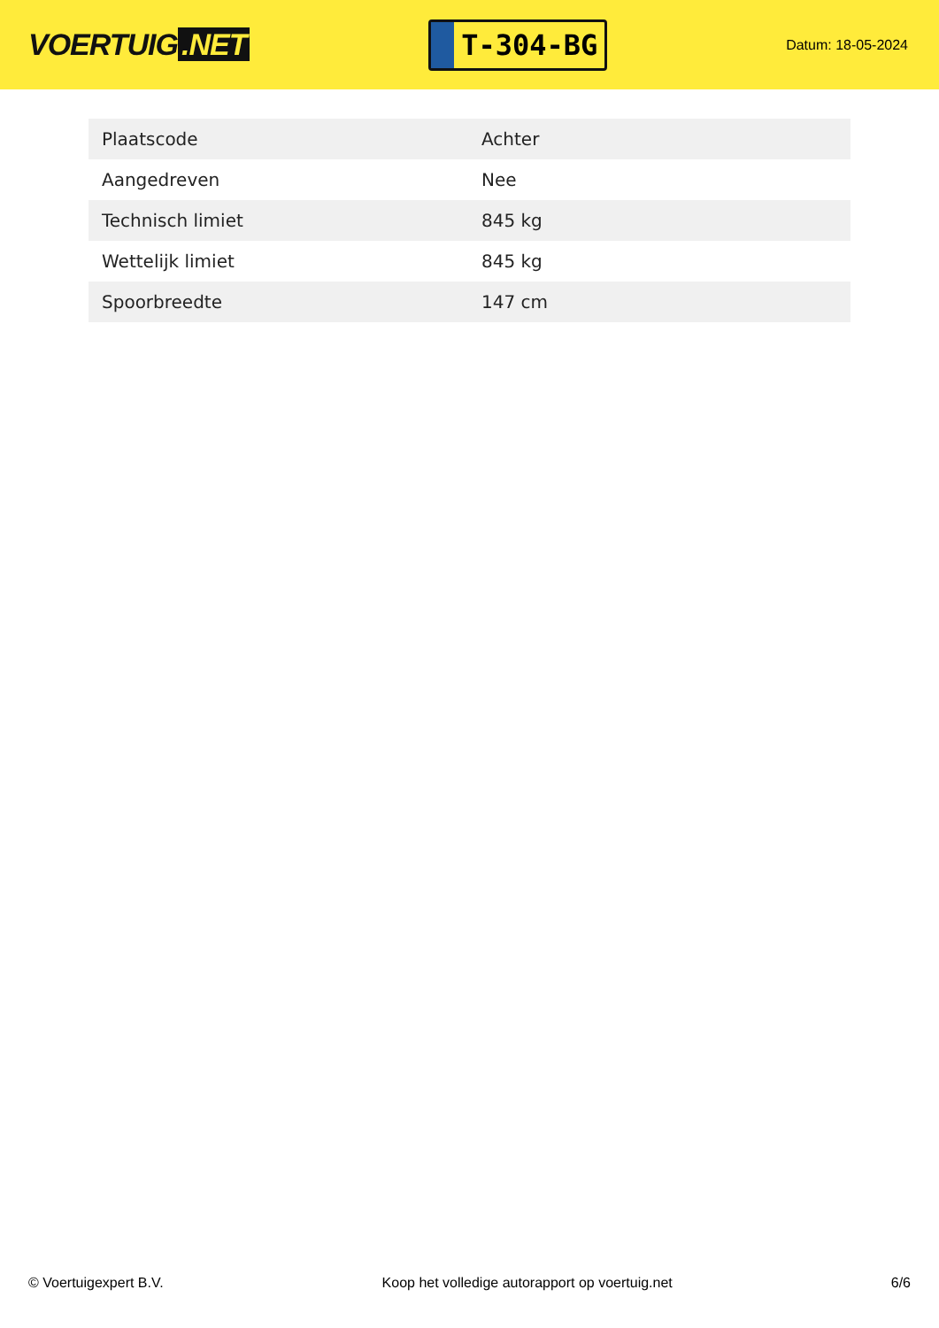VOERTUIG.NET
T-304-BG
Datum: 18-05-2024
| Plaatscode | Achter |
| Aangedreven | Nee |
| Technisch limiet | 845 kg |
| Wettelijk limiet | 845 kg |
| Spoorbreedte | 147 cm |
© Voertuigexpert B.V. Koop het volledige autorapport op voertuig.net 6/6